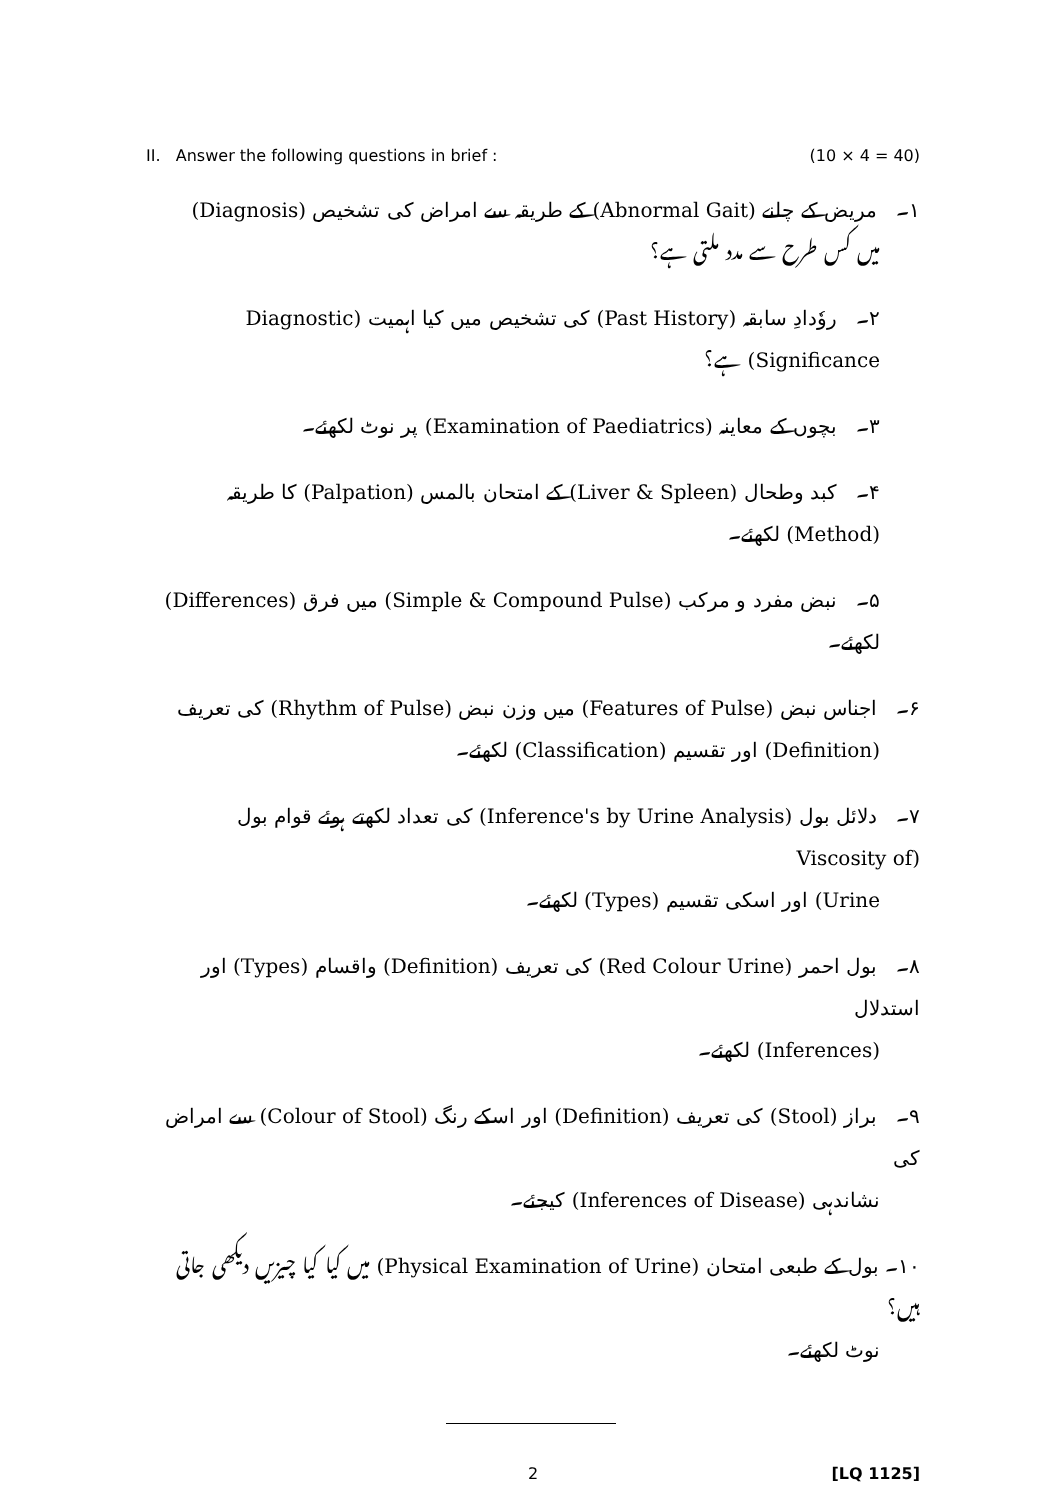II. Answer the following questions in brief : (10 × 4 = 40)
۱۔ مریض کے چلنے (Abnormal Gait) کے طریقہ سے امراض کی تشخیص (Diagnosis)
میں کس طرح سے مدد ملتی ہے؟
۲۔ روٗدادِ سابقہ (Past History) کی تشخیص میں کیا اہمیت (Diagnostic Significance) ہے؟
۳۔ بچوں کے معاینہ (Examination of Paediatrics) پر نوٹ لکھئے۔
۴۔ کبد وطحال (Liver & Spleen) کے امتحان بالمس (Palpation) کا طریقہ (Method) لکھئے۔
۵۔ نبض مفرد و مرکب (Simple & Compound Pulse) میں فرق (Differences) لکھئے۔
۶۔ اجناس نبض (Features of Pulse) میں وزن نبض (Rhythm of Pulse) کی تعریف
(Definition) اور تقسیم (Classification) لکھئے۔
۷۔ دلائل بول (Inference's by Urine Analysis) کی تعداد لکھتے ہوئے قوام بول (Viscosity of
Urine) اور اسکی تقسیم (Types) لکھئے۔
۸۔ بول احمر (Red Colour Urine) کی تعریف (Definition) واقسام (Types) اور استدلال
(Inferences) لکھئے۔
۹۔ براز (Stool) کی تعریف (Definition) اور اسکے رنگ (Colour of Stool) سے امراض کی
نشاندہی (Inferences of Disease) کیجئے۔
۱۰۔ بول کے طبعی امتحان (Physical Examination of Urine) میں کیا کیا چیزیں دیکھی جاتی ہیں؟
نوٹ لکھئے۔
2 [LQ 1125]